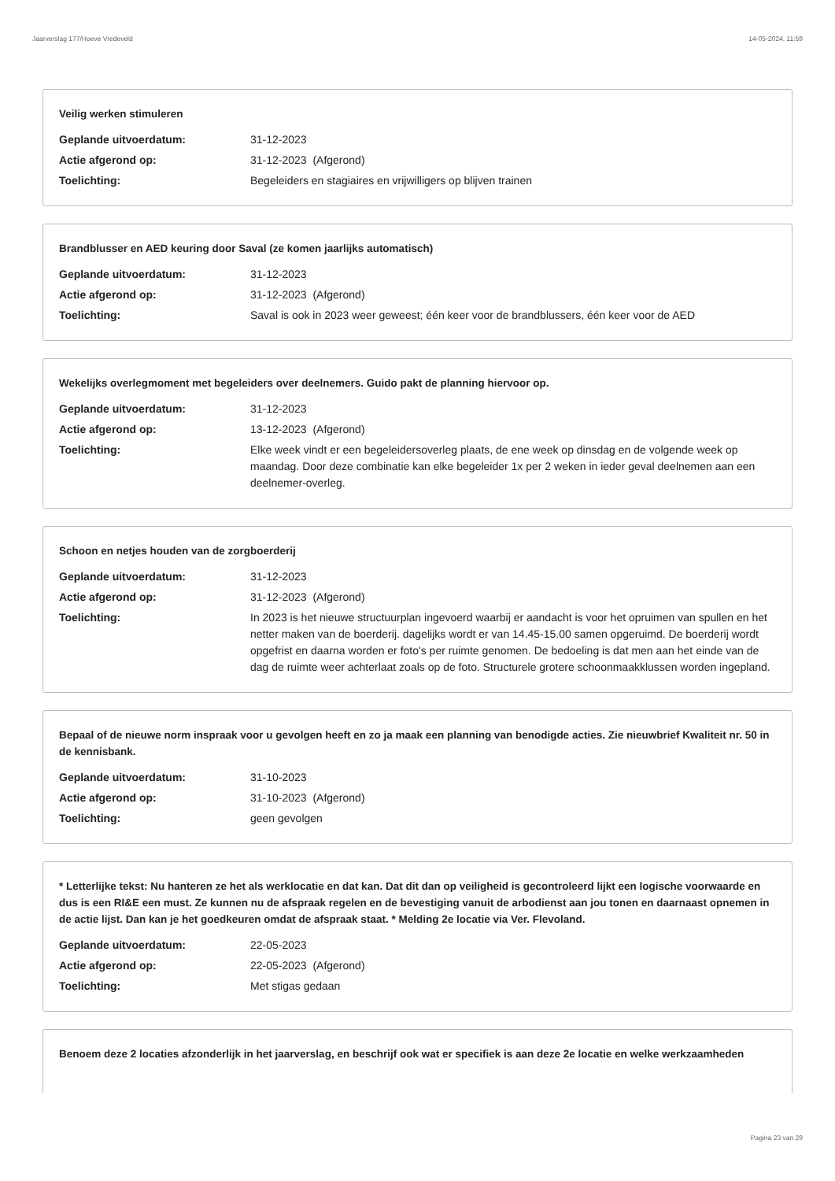Jaarverslag 177/Hoeve Vredeveld 14-05-2024, 11:59
Veilig werken stimuleren
Geplande uitvoerdatum: 31-12-2023
Actie afgerond op: 31-12-2023 (Afgerond)
Toelichting: Begeleiders en stagiaires en vrijwilligers op blijven trainen
Brandblusser en AED keuring door Saval (ze komen jaarlijks automatisch)
Geplande uitvoerdatum: 31-12-2023
Actie afgerond op: 31-12-2023 (Afgerond)
Toelichting: Saval is ook in 2023 weer geweest; één keer voor de brandblussers, één keer voor de AED
Wekelijks overlegmoment met begeleiders over deelnemers. Guido pakt de planning hiervoor op.
Geplande uitvoerdatum: 31-12-2023
Actie afgerond op: 13-12-2023 (Afgerond)
Toelichting: Elke week vindt er een begeleidersoverleg plaats, de ene week op dinsdag en de volgende week op maandag. Door deze combinatie kan elke begeleider 1x per 2 weken in ieder geval deelnemen aan een deelnemer-overleg.
Schoon en netjes houden van de zorgboerderij
Geplande uitvoerdatum: 31-12-2023
Actie afgerond op: 31-12-2023 (Afgerond)
Toelichting: In 2023 is het nieuwe structuurplan ingevoerd waarbij er aandacht is voor het opruimen van spullen en het netter maken van de boerderij. dagelijks wordt er van 14.45-15.00 samen opgeruimd. De boerderij wordt opgefrist en daarna worden er foto's per ruimte genomen. De bedoeling is dat men aan het einde van de dag de ruimte weer achterlaat zoals op de foto. Structurele grotere schoonmaakklussen worden ingepland.
Bepaal of de nieuwe norm inspraak voor u gevolgen heeft en zo ja maak een planning van benodigde acties. Zie nieuwbrief Kwaliteit nr. 50 in de kennisbank.
Geplande uitvoerdatum: 31-10-2023
Actie afgerond op: 31-10-2023 (Afgerond)
Toelichting: geen gevolgen
* Letterlijke tekst: Nu hanteren ze het als werklocatie en dat kan. Dat dit dan op veiligheid is gecontroleerd lijkt een logische voorwaarde en dus is een RI&E een must. Ze kunnen nu de afspraak regelen en de bevestiging vanuit de arbodienst aan jou tonen en daarnaast opnemen in de actie lijst. Dan kan je het goedkeuren omdat de afspraak staat. * Melding 2e locatie via Ver. Flevoland.
Geplande uitvoerdatum: 22-05-2023
Actie afgerond op: 22-05-2023 (Afgerond)
Toelichting: Met stigas gedaan
Benoem deze 2 locaties afzonderlijk in het jaarverslag, en beschrijf ook wat er specifiek is aan deze 2e locatie en welke werkzaamheden
Pagina 23 van 29